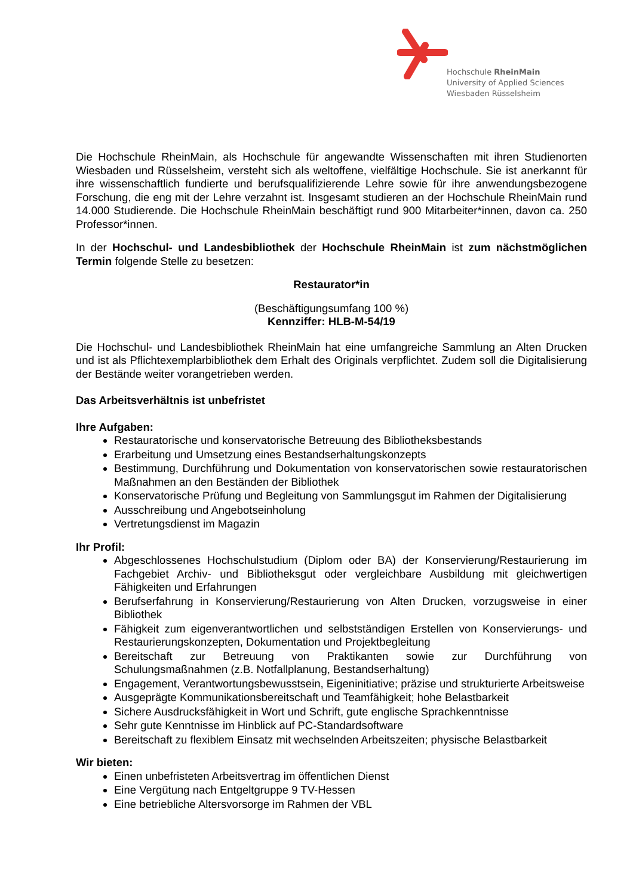Hochschule RheinMain
University of Applied Sciences
Wiesbaden Rüsselsheim
Die Hochschule RheinMain, als Hochschule für angewandte Wissenschaften mit ihren Studienorten Wiesbaden und Rüsselsheim, versteht sich als weltoffene, vielfältige Hochschule. Sie ist anerkannt für ihre wissenschaftlich fundierte und berufsqualifizierende Lehre sowie für ihre anwendungsbezogene Forschung, die eng mit der Lehre verzahnt ist. Insgesamt studieren an der Hochschule RheinMain rund 14.000 Studierende. Die Hochschule RheinMain beschäftigt rund 900 Mitarbeiter*innen, davon ca. 250 Professor*innen.
In der Hochschul- und Landesbibliothek der Hochschule RheinMain ist zum nächstmöglichen Termin folgende Stelle zu besetzen:
Restaurator*in
(Beschäftigungsumfang 100 %)
Kennziffer: HLB-M-54/19
Die Hochschul- und Landesbibliothek RheinMain hat eine umfangreiche Sammlung an Alten Drucken und ist als Pflichtexemplarbibliothek dem Erhalt des Originals verpflichtet. Zudem soll die Digitalisierung der Bestände weiter vorangetrieben werden.
Das Arbeitsverhältnis ist unbefristet
Ihre Aufgaben:
Restauratorische und konservatorische Betreuung des Bibliotheksbestands
Erarbeitung und Umsetzung eines Bestandserhaltungskonzepts
Bestimmung, Durchführung und Dokumentation von konservatorischen sowie restauratorischen Maßnahmen an den Beständen der Bibliothek
Konservatorische Prüfung und Begleitung von Sammlungsgut im Rahmen der Digitalisierung
Ausschreibung und Angebotseinholung
Vertretungsdienst im Magazin
Ihr Profil:
Abgeschlossenes Hochschulstudium (Diplom oder BA) der Konservierung/Restaurierung im Fachgebiet Archiv- und Bibliotheksgut oder vergleichbare Ausbildung mit gleichwertigen Fähigkeiten und Erfahrungen
Berufserfahrung in Konservierung/Restaurierung von Alten Drucken, vorzugsweise in einer Bibliothek
Fähigkeit zum eigenverantwortlichen und selbstständigen Erstellen von Konservierungs- und Restaurierungskonzepten, Dokumentation und Projektbegleitung
Bereitschaft zur Betreuung von Praktikanten sowie zur Durchführung von Schulungsmaßnahmen (z.B. Notfallplanung, Bestandserhaltung)
Engagement, Verantwortungsbewusstsein, Eigeninitiative; präzise und strukturierte Arbeitsweise
Ausgeprägte Kommunikationsbereitschaft und Teamfähigkeit; hohe Belastbarkeit
Sichere Ausdrucksfähigkeit in Wort und Schrift, gute englische Sprachkenntnisse
Sehr gute Kenntnisse im Hinblick auf PC-Standardsoftware
Bereitschaft zu flexiblem Einsatz mit wechselnden Arbeitszeiten; physische Belastbarkeit
Wir bieten:
Einen unbefristeten Arbeitsvertrag im öffentlichen Dienst
Eine Vergütung nach Entgeltgruppe 9 TV-Hessen
Eine betriebliche Altersvorsorge im Rahmen der VBL